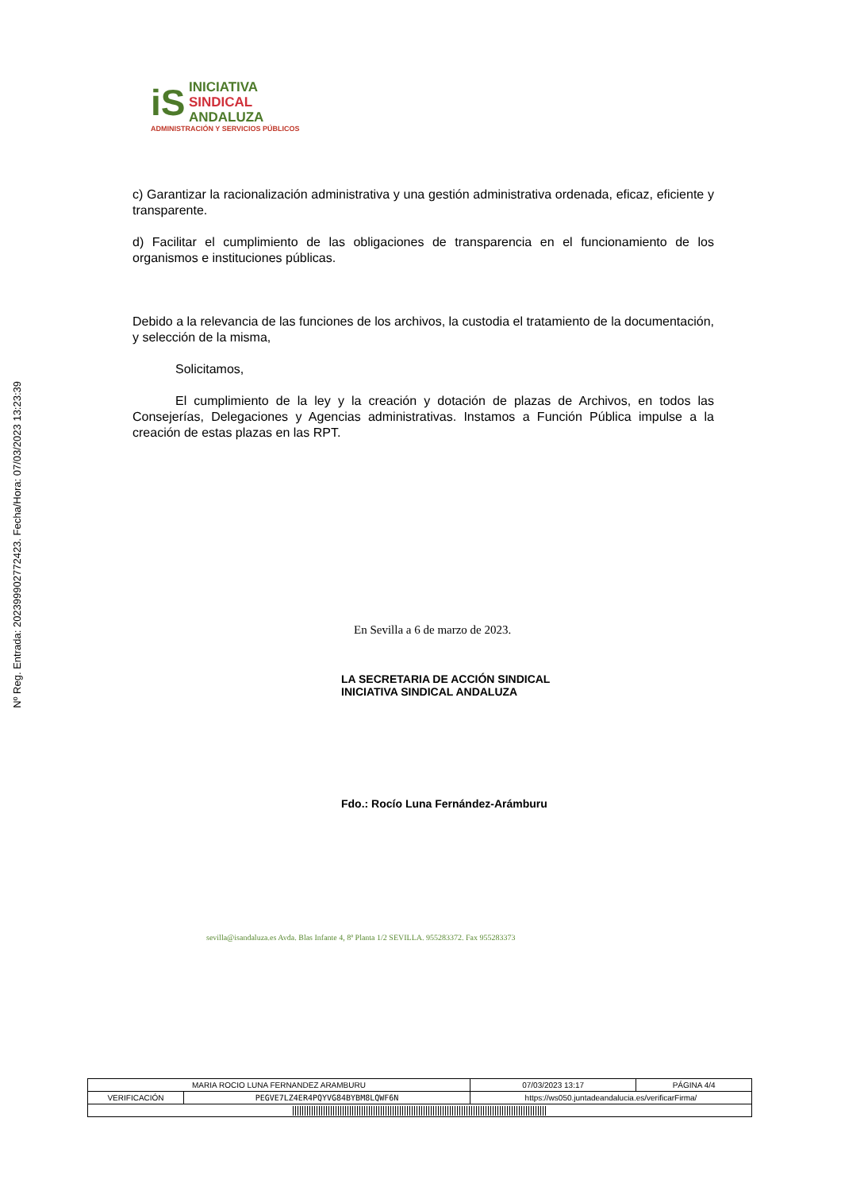Nº Reg. Entrada: 202399902772423. Fecha/Hora: 07/03/2023 13:23:39
iS INICIATIVA
SINDICAL
ANDALUZA
ADMINISTRACIÓN Y SERVICIOS PÚBLICOS
c) Garantizar la racionalización administrativa y una gestión administrativa ordenada, eficaz, eficiente y transparente.
d) Facilitar el cumplimiento de las obligaciones de transparencia en el funcionamiento de los organismos e instituciones públicas.
Debido a la relevancia de las funciones de los archivos, la custodia el tratamiento de la documentación, y selección de la misma,
Solicitamos,
El cumplimiento de la ley y la creación y dotación de plazas de Archivos, en todos las Consejerías, Delegaciones y Agencias administrativas. Instamos a Función Pública impulse a la creación de estas plazas en las RPT.
En Sevilla a 6 de marzo de 2023.
LA SECRETARIA DE ACCIÓN SINDICAL
INICIATIVA SINDICAL ANDALUZA
Fdo.: Rocío Luna Fernández-Arámburu
sevilla@isandaluza.es Avda. Blas Infante 4, 8ª Planta 1/2 SEVILLA. 955283372. Fax 955283373
| MARIA ROCIO LUNA FERNANDEZ ARAMBURU | | | 07/03/2023 13:17 | PÁGINA 4/4 |
| VERIFICACIÓN | PEGVE7LZ4ER4PQYVG84BYBM8LQWF6N | https://ws050.juntadeandalucia.es/verificarFirma/ | | |